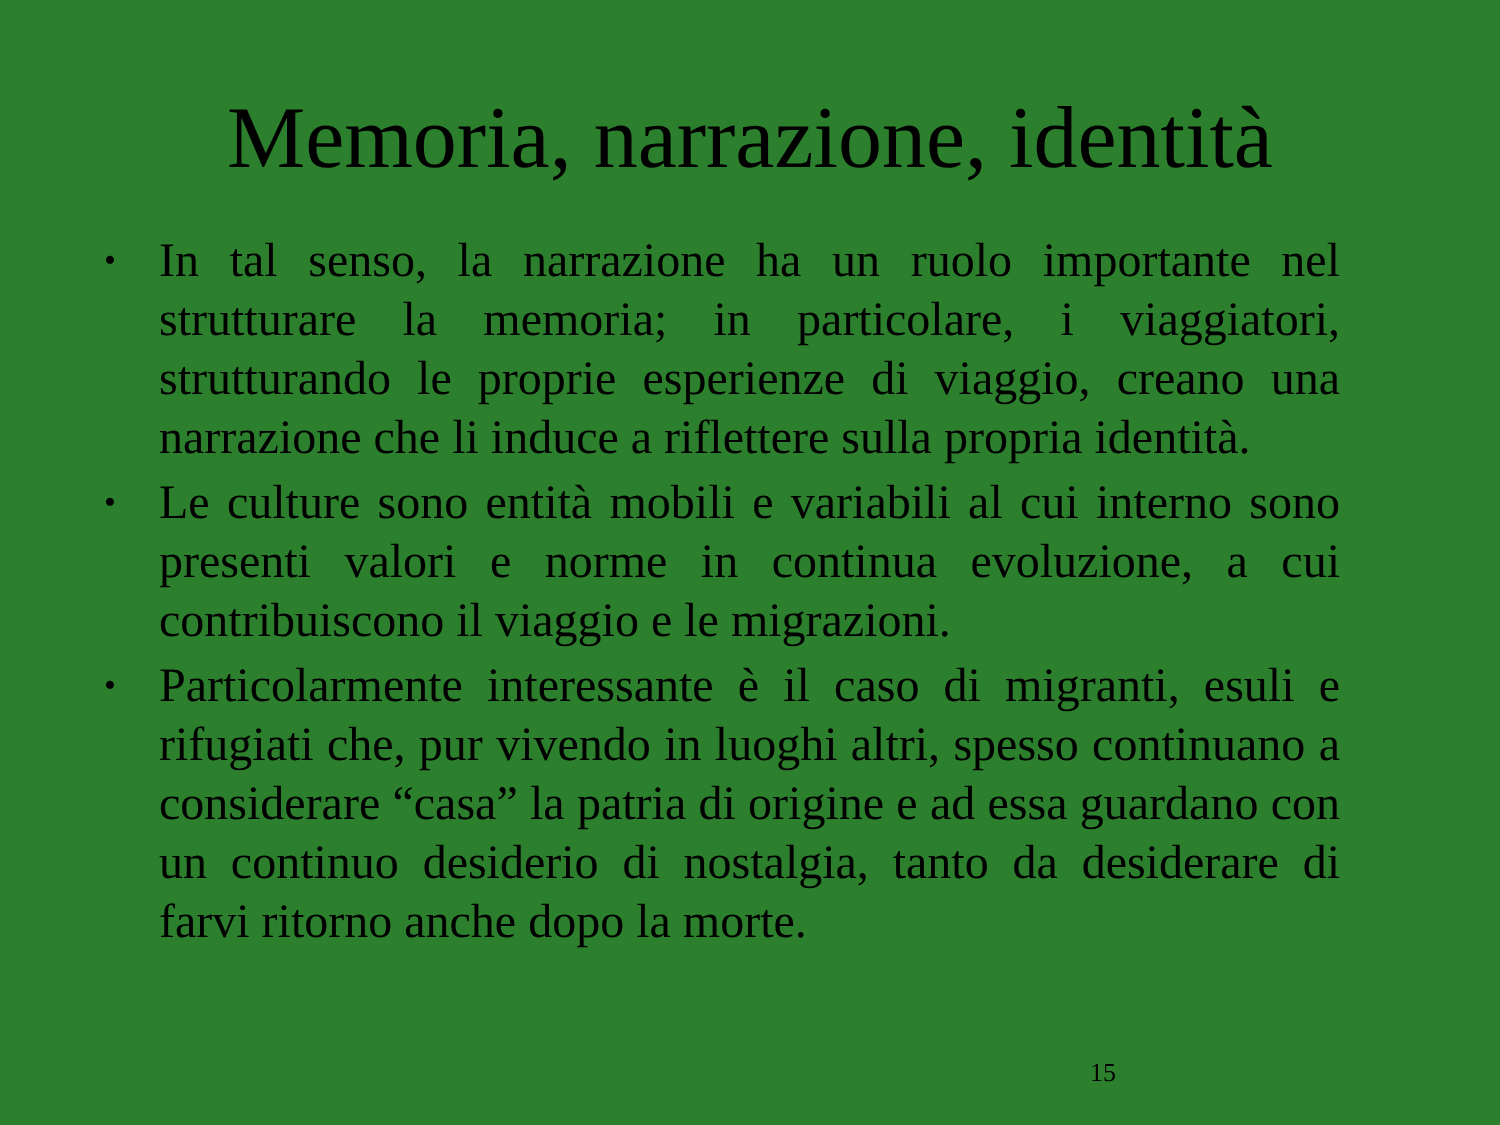Memoria, narrazione, identità
• In tal senso, la narrazione ha un ruolo importante nel strutturare la memoria; in particolare, i viaggiatori, strutturando le proprie esperienze di viaggio, creano una narrazione che li induce a riflettere sulla propria identità.
• Le culture sono entità mobili e variabili al cui interno sono presenti valori e norme in continua evoluzione, a cui contribuiscono il viaggio e le migrazioni.
• Particolarmente interessante è il caso di migranti, esuli e rifugiati che, pur vivendo in luoghi altri, spesso continuano a considerare “casa” la patria di origine e ad essa guardano con un continuo desiderio di nostalgia, tanto da desiderare di farvi ritorno anche dopo la morte.
15